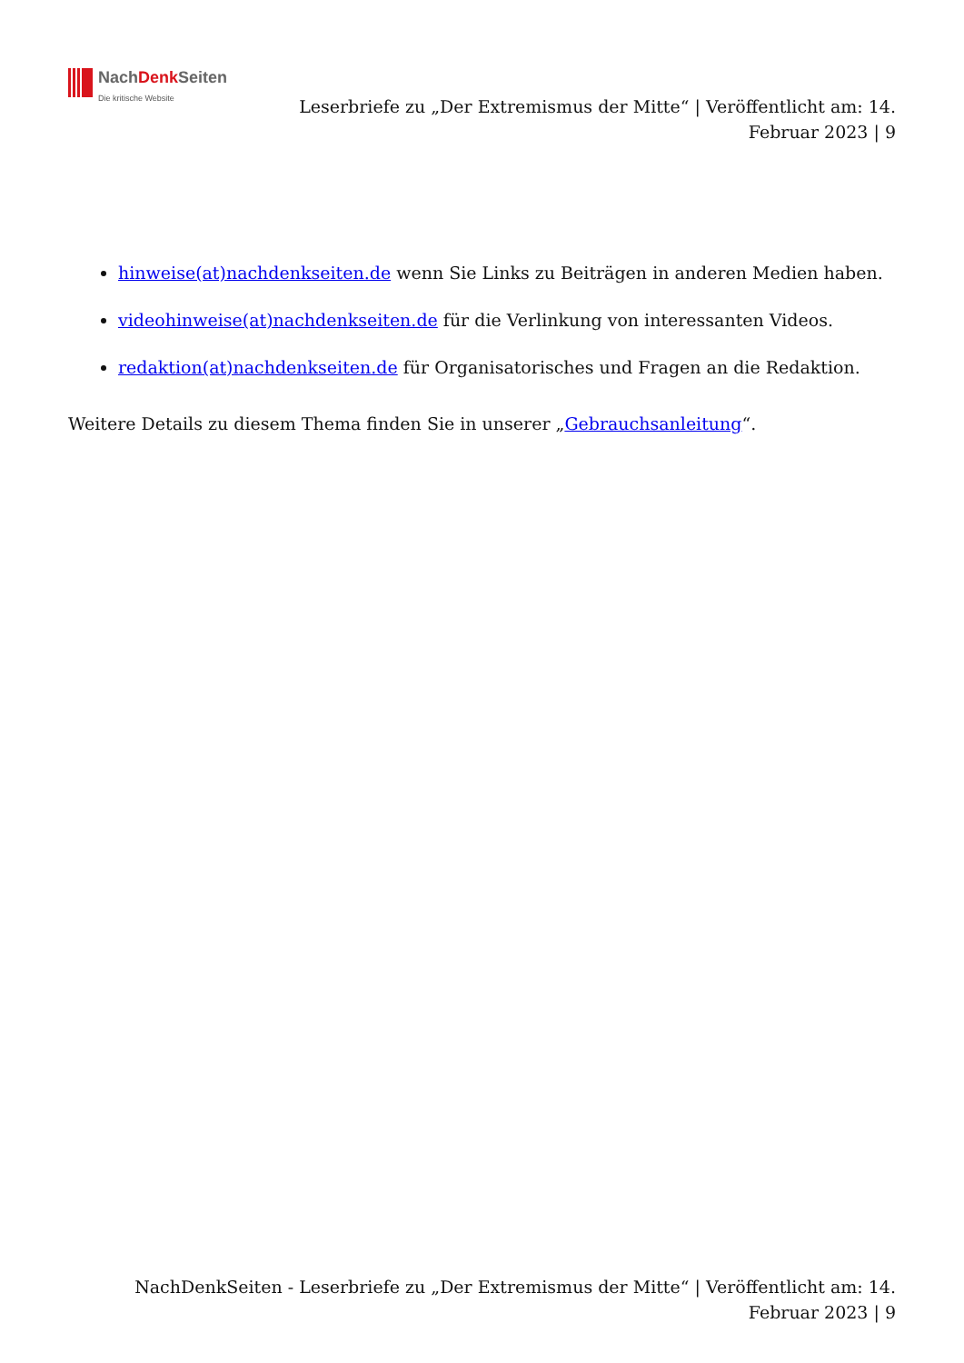NachDenk Seiten
Die kritische Website
Leserbriefe zu „Der Extremismus der Mitte“ | Veröffentlicht am: 14. Februar 2023 | 9
hinweise(at)nachdenkseiten.de wenn Sie Links zu Beiträgen in anderen Medien haben.
videohinweise(at)nachdenkseiten.de für die Verlinkung von interessanten Videos.
redaktion(at)nachdenkseiten.de für Organisatorisches und Fragen an die Redaktion.
Weitere Details zu diesem Thema finden Sie in unserer „Gebrauchsanleitung“.
NachDenkSeiten - Leserbriefe zu „Der Extremismus der Mitte“ | Veröffentlicht am: 14.
Februar 2023 | 9